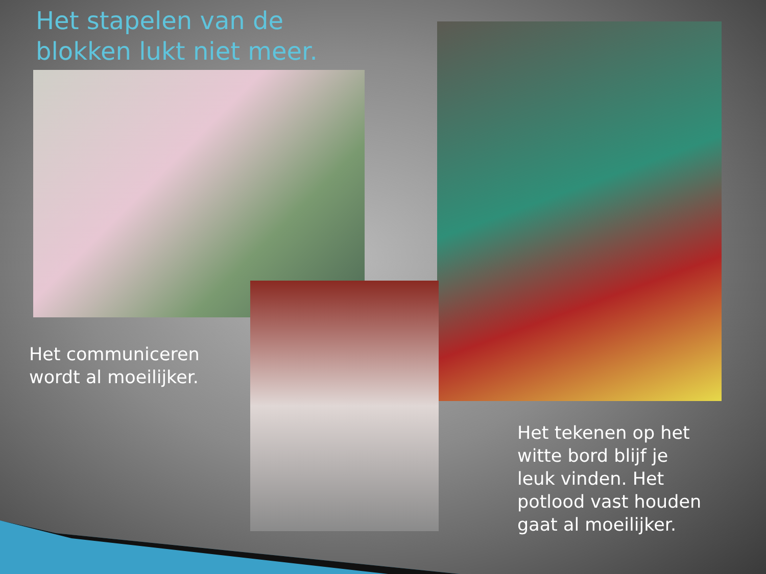Het stapelen van de
blokken lukt niet meer.
Het communiceren
wordt al moeilijker.
Het tekenen op het
witte bord blijf je
leuk vinden. Het
potlood vast houden
gaat al moeilijker.